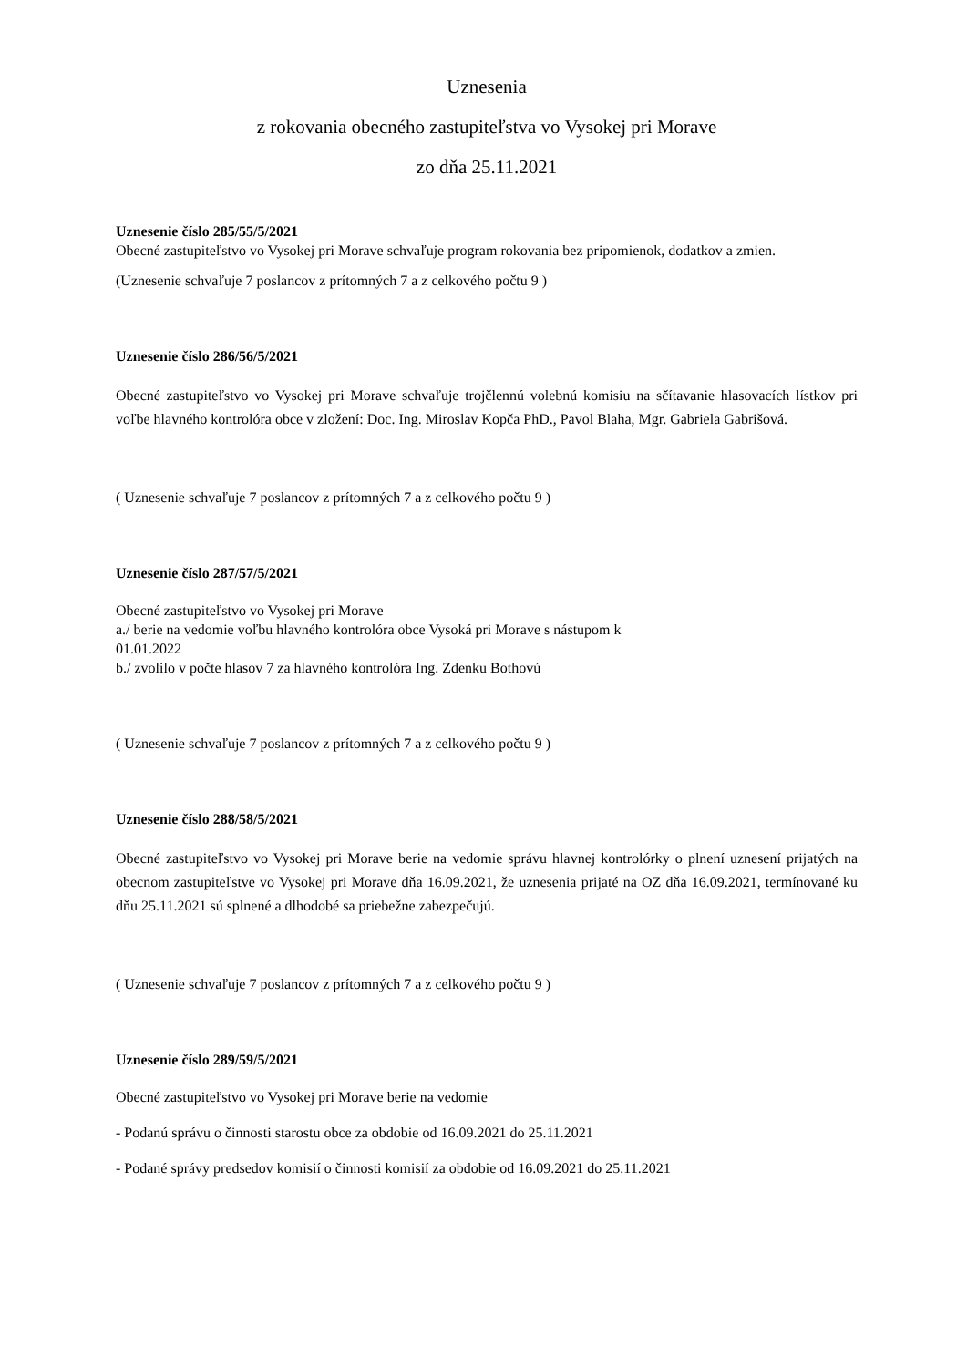Uznesenia
z rokovania obecného zastupiteľstva vo Vysokej pri Morave
zo dňa 25.11.2021
Uznesenie číslo 285/55/5/2021
Obecné zastupiteľstvo vo Vysokej pri Morave schvaľuje program rokovania bez pripomienok, dodatkov a zmien.
(Uznesenie schvaľuje 7 poslancov z prítomných 7 a z celkového počtu 9 )
Uznesenie číslo 286/56/5/2021
Obecné zastupiteľstvo vo Vysokej pri Morave schvaľuje trojčlennú volebnú komisiu na sčítavanie hlasovacích lístkov pri voľbe hlavného kontrolóra obce v zložení: Doc. Ing. Miroslav Kopča PhD., Pavol Blaha, Mgr. Gabriela Gabrišová.
( Uznesenie schvaľuje 7 poslancov z prítomných 7 a z celkového počtu 9 )
Uznesenie číslo 287/57/5/2021
Obecné zastupiteľstvo vo Vysokej pri Morave
a./ berie na vedomie voľbu hlavného kontrolóra obce Vysoká pri Morave s nástupom k
01.01.2022
b./ zvolilo v počte hlasov 7 za hlavného kontrolóra Ing. Zdenku Bothovú
( Uznesenie schvaľuje 7 poslancov z prítomných 7 a z celkového počtu 9 )
Uznesenie číslo 288/58/5/2021
Obecné zastupiteľstvo vo Vysokej pri Morave berie na vedomie správu hlavnej kontrolórky o plnení uznesení prijatých na obecnom zastupiteľstve vo Vysokej pri Morave dňa 16.09.2021, že uznesenia prijaté na OZ dňa 16.09.2021, termínované ku dňu 25.11.2021 sú splnené a dlhodobé sa priebežne zabezpečujú.
( Uznesenie schvaľuje 7 poslancov z prítomných 7 a z celkového počtu 9 )
Uznesenie číslo 289/59/5/2021
Obecné zastupiteľstvo vo Vysokej pri Morave berie na vedomie
- Podanú správu o činnosti starostu obce za obdobie od 16.09.2021 do 25.11.2021
- Podané správy predsedov komisií o činnosti komisií za obdobie od 16.09.2021 do 25.11.2021